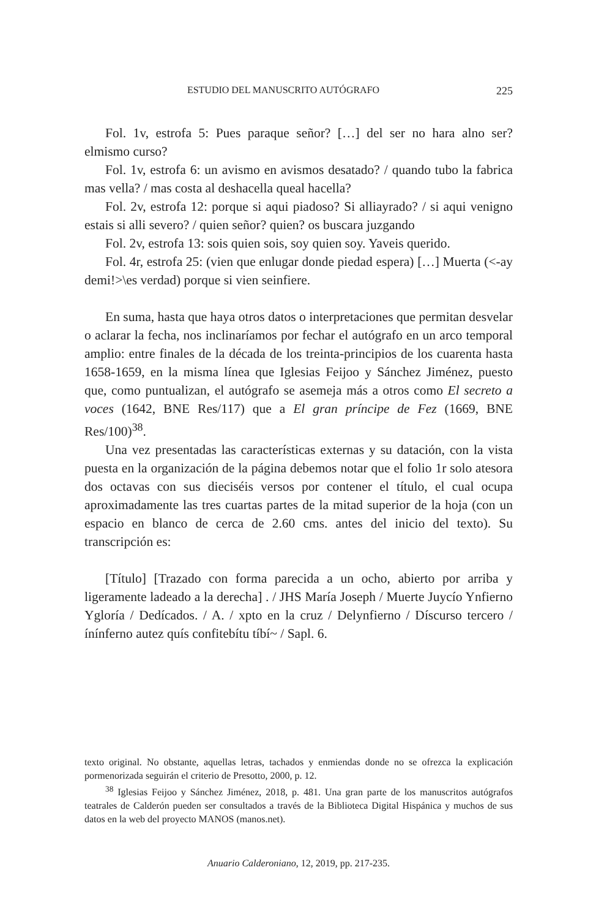ESTUDIO DEL MANUSCRITO AUTÓGRAFO 225
Fol. 1v, estrofa 5: Pues paraque señor? […] del ser no hara alno ser? elmismo curso?
Fol. 1v, estrofa 6: un avismo en avismos desatado? / quando tubo la fabrica mas vella? / mas costa al deshacella queal hacella?
Fol. 2v, estrofa 12: porque si aqui piadoso? Si alliayrado? / si aqui venigno estais si alli severo? / quien señor? quien? os buscara juzgando
Fol. 2v, estrofa 13: sois quien sois, soy quien soy. Yaveis querido.
Fol. 4r, estrofa 25: (vien que enlugar donde piedad espera) […] Muerta (<-ay demi!>\es verdad) porque si vien seinfiere.
En suma, hasta que haya otros datos o interpretaciones que permitan desvelar o aclarar la fecha, nos inclinaríamos por fechar el autógrafo en un arco temporal amplio: entre finales de la década de los treinta-principios de los cuarenta hasta 1658-1659, en la misma línea que Iglesias Feijoo y Sánchez Jiménez, puesto que, como puntualizan, el autógrafo se asemeja más a otros como El secreto a voces (1642, BNE Res/117) que a El gran príncipe de Fez (1669, BNE Res/100)<sup>38</sup>.
Una vez presentadas las características externas y su datación, con la vista puesta en la organización de la página debemos notar que el folio 1r solo atesora dos octavas con sus dieciséis versos por contener el título, el cual ocupa aproximadamente las tres cuartas partes de la mitad superior de la hoja (con un espacio en blanco de cerca de 2.60 cms. antes del inicio del texto). Su transcripción es:
[Título] [Trazado con forma parecida a un ocho, abierto por arriba y ligeramente ladeado a la derecha] . / JHS María Joseph / Muerte Juycío Ynfierno Ygloría / Dedícados. / A. / xpto en la cruz / Delynfierno / Díscurso tercero / ínínferno autez quís confitebítu tíbí~ / Sapl. 6.
texto original. No obstante, aquellas letras, tachados y enmiendas donde no se ofrezca la explicación pormenorizada seguirán el criterio de Presotto, 2000, p. 12.
<sup>38</sup> Iglesias Feijoo y Sánchez Jiménez, 2018, p. 481. Una gran parte de los manuscritos autógrafos teatrales de Calderón pueden ser consultados a través de la Biblioteca Digital Hispánica y muchos de sus datos en la web del proyecto MANOS (manos.net).
Anuario Calderoniano, 12, 2019, pp. 217-235.